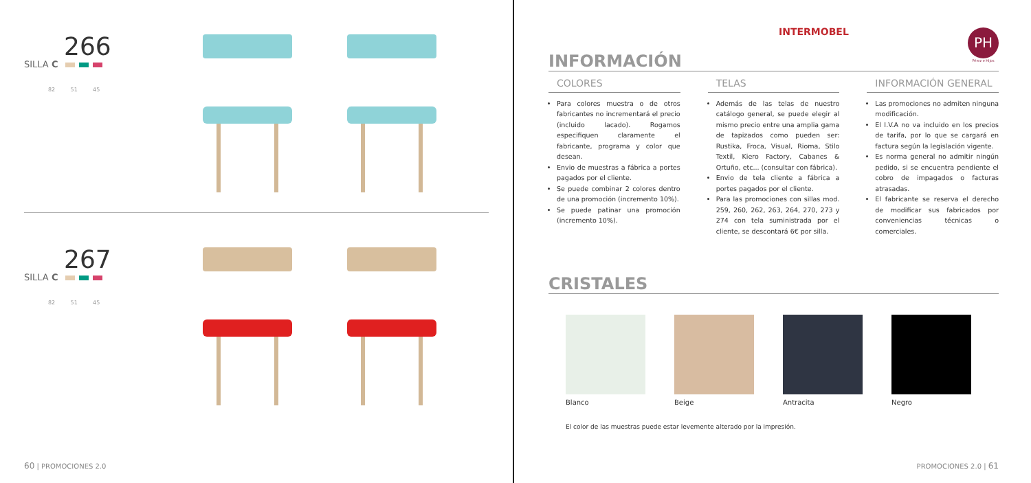266
SILLA C
82 51 45
267
SILLA C
82 51 45
60 | PROMOCIONES 2.0
INTERMOBEL
PH
Pérez e Hijos
INFORMACIÓN
COLORES
Para colores muestra o de otros fabricantes no incrementará el precio (incluido lacado). Rogamos especifiquen claramente el fabricante, programa y color que desean.
Envio de muestras a fábrica a portes pagados por el cliente.
Se puede combinar 2 colores dentro de una promoción (incremento 10%).
Se puede patinar una promoción (incremento 10%).
TELAS
Además de las telas de nuestro catálogo general, se puede elegir al mismo precio entre una amplia gama de tapizados como pueden ser: Rustika, Froca, Visual, Rioma, Stilo Textil, Kiero Factory, Cabanes & Ortuño, etc... (consultar con fábrica).
Envio de tela cliente a fábrica a portes pagados por el cliente.
Para las promociones con sillas mod. 259, 260, 262, 263, 264, 270, 273 y 274 con tela suministrada por el cliente, se descontará 6€ por silla.
INFORMACIÓN GENERAL
Las promociones no admiten ninguna modificación.
El I.V.A no va incluido en los precios de tarifa, por lo que se cargará en factura según la legislación vigente.
Es norma general no admitir ningún pedido, si se encuentra pendiente el cobro de impagados o facturas atrasadas.
El fabricante se reserva el derecho de modificar sus fabricados por conveniencias técnicas o comerciales.
CRISTALES
Blanco Beige Antracita Negro
El color de las muestras puede estar levemente alterado por la impresión.
PROMOCIONES 2.0 | 61